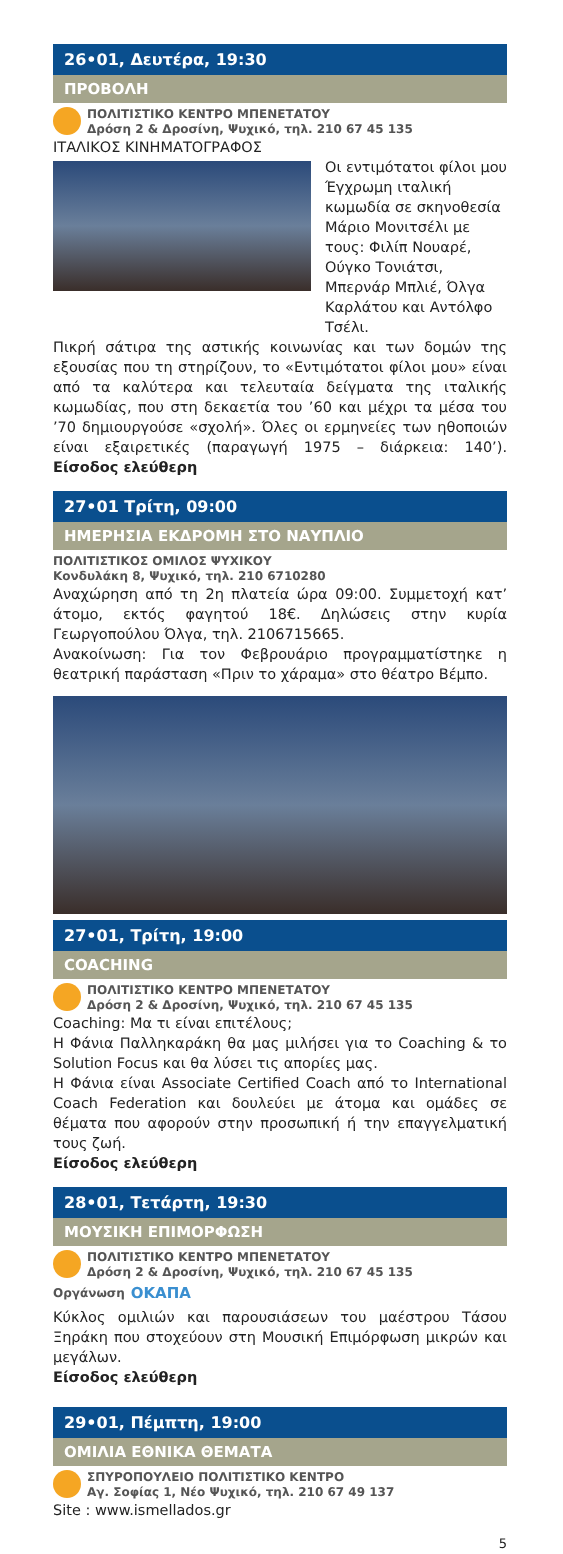26•01, Δευτέρα, 19:30
ΠΡΟΒΟΛΗ
ΠΟΛΙΤΙΣΤΙΚΟ ΚΕΝΤΡΟ ΜΠΕΝΕΤΑΤΟΥ
Δρόση 2 & Δροσίνη, Ψυχικό, τηλ. 210 67 45 135
ΙΤΑΛΙΚΟΣ ΚΙΝΗΜΑΤΟΓΡΑΦΟΣ
Οι εντιμότατοι φίλοι μου Έγχρωμη ιταλική κωμωδία σε σκηνοθεσία Μάριο Μονιτσέλι με τους: Φιλίπ Νουαρέ, Ούγκο Τονιάτσι, Μπερνάρ Μπλιέ, Όλγα Καρλάτου και Αντόλφο Τσέλι.
Πικρή σάτιρα της αστικής κοινωνίας και των δομών της εξουσίας που τη στηρίζουν, το «Εντιμότατοι φίλοι μου» είναι από τα καλύτερα και τελευταία δείγματα της ιταλικής κωμωδίας, που στη δεκαετία του ’60 και μέχρι τα μέσα του ’70 δημιουργούσε «σχολή». Όλες οι ερμηνείες των ηθοποιών είναι εξαιρετικές (παραγωγή 1975 – διάρκεια: 140’). Είσοδος ελεύθερη
27•01 Τρίτη, 09:00
ΗΜΕΡΗΣΙΑ ΕΚΔΡΟΜΗ ΣΤΟ ΝΑΥΠΛΙΟ
ΠΟΛΙΤΙΣΤΙΚΟΣ ΟΜΙΛΟΣ ΨΥΧΙΚΟΥ
Κονδυλάκη 8, Ψυχικό, τηλ. 210 6710280
Αναχώρηση από τη 2η πλατεία ώρα 09:00. Συμμετοχή κατ’ άτομο, εκτός φαγητού 18€. Δηλώσεις στην κυρία Γεωργοπούλου Όλγα, τηλ. 2106715665.
Ανακοίνωση: Για τον Φεβρουάριο προγραμματίστηκε η θεατρική παράσταση «Πριν το χάραμα» στο θέατρο Βέμπο.
27•01, Τρίτη, 19:00
COACHING
ΠΟΛΙΤΙΣΤΙΚΟ ΚΕΝΤΡΟ ΜΠΕΝΕΤΑΤΟΥ
Δρόση 2 & Δροσίνη, Ψυχικό, τηλ. 210 67 45 135
Coaching: Μα τι είναι επιτέλους;
Η Φάνια Παλληκαράκη θα μας μιλήσει για το Coaching & το Solution Focus και θα λύσει τις απορίες μας.
Η Φάνια είναι Associate Certified Coach από το International Coach Federation και δουλεύει με άτομα και ομάδες σε θέματα που αφορούν στην προσωπική ή την επαγγελματική τους ζωή.
Είσοδος ελεύθερη
28•01, Τετάρτη, 19:30
ΜΟΥΣΙΚΗ ΕΠΙΜΟΡΦΩΣΗ
ΠΟΛΙΤΙΣΤΙΚΟ ΚΕΝΤΡΟ ΜΠΕΝΕΤΑΤΟΥ
Δρόση 2 & Δροσίνη, Ψυχικό, τηλ. 210 67 45 135
Οργάνωση ΟΚΑΠΑ
Κύκλος ομιλιών και παρουσιάσεων του μαέστρου Τάσου Ξηράκη που στοχεύουν στη Μουσική Επιμόρφωση μικρών και μεγάλων.
Είσοδος ελεύθερη
29•01, Πέμπτη, 19:00
ΟΜΙΛΙΑ ΕΘΝΙΚΑ ΘΕΜΑΤΑ
ΣΠΥΡΟΠΟΥΛΕΙΟ ΠΟΛΙΤΙΣΤΙΚΟ ΚΕΝΤΡΟ
Αγ. Σοφίας 1, Νέο Ψυχικό, τηλ. 210 67 49 137
Site : www.ismellados.gr
5